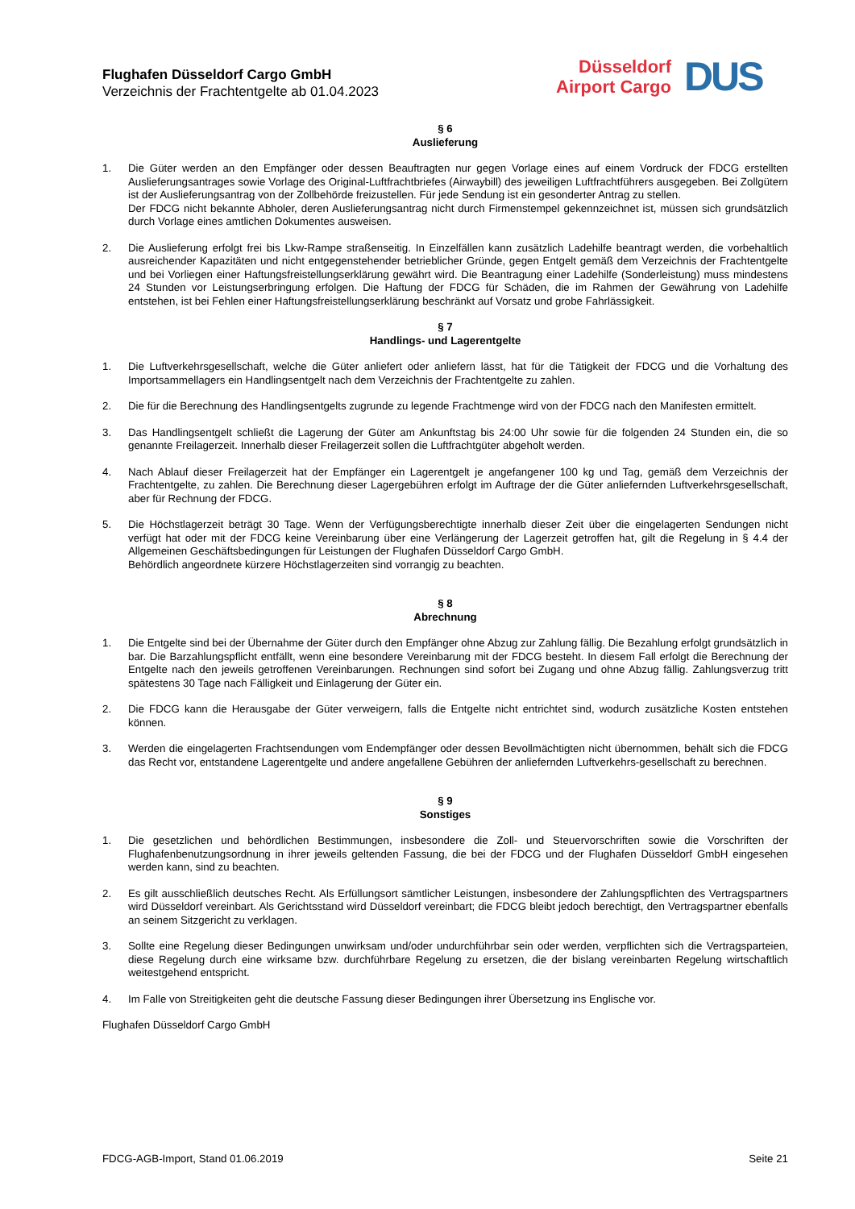Flughafen Düsseldorf Cargo GmbH
Verzeichnis der Frachtentgelte ab 01.04.2023
Düsseldorf
Airport Cargo
DUS
§ 6
Auslieferung
1. Die Güter werden an den Empfänger oder dessen Beauftragten nur gegen Vorlage eines auf einem Vordruck der FDCG erstellten Auslieferungsantrages sowie Vorlage des Original-Luftfrachtbriefes (Airwaybill) des jeweiligen Luftfrachtführers ausgegeben. Bei Zollgütern ist der Auslieferungsantrag von der Zollbehörde freizustellen. Für jede Sendung ist ein gesonderter Antrag zu stellen.
Der FDCG nicht bekannte Abholer, deren Auslieferungsantrag nicht durch Firmenstempel gekennzeichnet ist, müssen sich grundsätzlich durch Vorlage eines amtlichen Dokumentes ausweisen.
2. Die Auslieferung erfolgt frei bis Lkw-Rampe straßenseitig. In Einzelfällen kann zusätzlich Ladehilfe beantragt werden, die vorbehaltlich ausreichender Kapazitäten und nicht entgegenstehender betrieblicher Gründe, gegen Entgelt gemäß dem Verzeichnis der Frachtentgelte und bei Vorliegen einer Haftungsfreistellungserklärung gewährt wird. Die Beantragung einer Ladehilfe (Sonderleistung) muss mindestens 24 Stunden vor Leistungserbringung erfolgen. Die Haftung der FDCG für Schäden, die im Rahmen der Gewährung von Ladehilfe entstehen, ist bei Fehlen einer Haftungsfreistellungserklärung beschränkt auf Vorsatz und grobe Fahrlässigkeit.
§ 7
Handlings- und Lagerentgelte
1. Die Luftverkehrsgesellschaft, welche die Güter anliefert oder anliefern lässt, hat für die Tätigkeit der FDCG und die Vorhaltung des Importsammellagers ein Handlingsentgelt nach dem Verzeichnis der Frachtentgelte zu zahlen.
2. Die für die Berechnung des Handlingsentgelts zugrunde zu legende Frachtmenge wird von der FDCG nach den Manifesten ermittelt.
3. Das Handlingsentgelt schließt die Lagerung der Güter am Ankunftstag bis 24:00 Uhr sowie für die folgenden 24 Stunden ein, die so genannte Freilagerzeit. Innerhalb dieser Freilagerzeit sollen die Luftfrachtgüter abgeholt werden.
4. Nach Ablauf dieser Freilagerzeit hat der Empfänger ein Lagerentgelt je angefangener 100 kg und Tag, gemäß dem Verzeichnis der Frachtentgelte, zu zahlen. Die Berechnung dieser Lagergebühren erfolgt im Auftrage der die Güter anliefernden Luftverkehrsgesellschaft, aber für Rechnung der FDCG.
5. Die Höchstlagerzeit beträgt 30 Tage. Wenn der Verfügungsberechtigte innerhalb dieser Zeit über die eingelagerten Sendungen nicht verfügt hat oder mit der FDCG keine Vereinbarung über eine Verlängerung der Lagerzeit getroffen hat, gilt die Regelung in § 4.4 der Allgemeinen Geschäftsbedingungen für Leistungen der Flughafen Düsseldorf Cargo GmbH.
Behördlich angeordnete kürzere Höchstlagerzeiten sind vorrangig zu beachten.
§ 8
Abrechnung
1. Die Entgelte sind bei der Übernahme der Güter durch den Empfänger ohne Abzug zur Zahlung fällig. Die Bezahlung erfolgt grundsätzlich in bar. Die Barzahlungspflicht entfällt, wenn eine besondere Vereinbarung mit der FDCG besteht. In diesem Fall erfolgt die Berechnung der Entgelte nach den jeweils getroffenen Vereinbarungen. Rechnungen sind sofort bei Zugang und ohne Abzug fällig. Zahlungsverzug tritt spätestens 30 Tage nach Fälligkeit und Einlagerung der Güter ein.
2. Die FDCG kann die Herausgabe der Güter verweigern, falls die Entgelte nicht entrichtet sind, wodurch zusätzliche Kosten entstehen können.
3. Werden die eingelagerten Frachtsendungen vom Endempfänger oder dessen Bevollmächtigten nicht übernommen, behält sich die FDCG das Recht vor, entstandene Lagerentgelte und andere angefallene Gebühren der anliefernden Luftverkehrs-gesellschaft zu berechnen.
§ 9
Sonstiges
1. Die gesetzlichen und behördlichen Bestimmungen, insbesondere die Zoll- und Steuervorschriften sowie die Vorschriften der Flughafenbenutzungsordnung in ihrer jeweils geltenden Fassung, die bei der FDCG und der Flughafen Düsseldorf GmbH eingesehen werden kann, sind zu beachten.
2. Es gilt ausschließlich deutsches Recht. Als Erfüllungsort sämtlicher Leistungen, insbesondere der Zahlungspflichten des Vertragspartners wird Düsseldorf vereinbart. Als Gerichtsstand wird Düsseldorf vereinbart; die FDCG bleibt jedoch berechtigt, den Vertragspartner ebenfalls an seinem Sitzgericht zu verklagen.
3. Sollte eine Regelung dieser Bedingungen unwirksam und/oder undurchführbar sein oder werden, verpflichten sich die Vertragsparteien, diese Regelung durch eine wirksame bzw. durchführbare Regelung zu ersetzen, die der bislang vereinbarten Regelung wirtschaftlich weitestgehend entspricht.
4. Im Falle von Streitigkeiten geht die deutsche Fassung dieser Bedingungen ihrer Übersetzung ins Englische vor.
Flughafen Düsseldorf Cargo GmbH
FDCG-AGB-Import, Stand 01.06.2019 Seite 21